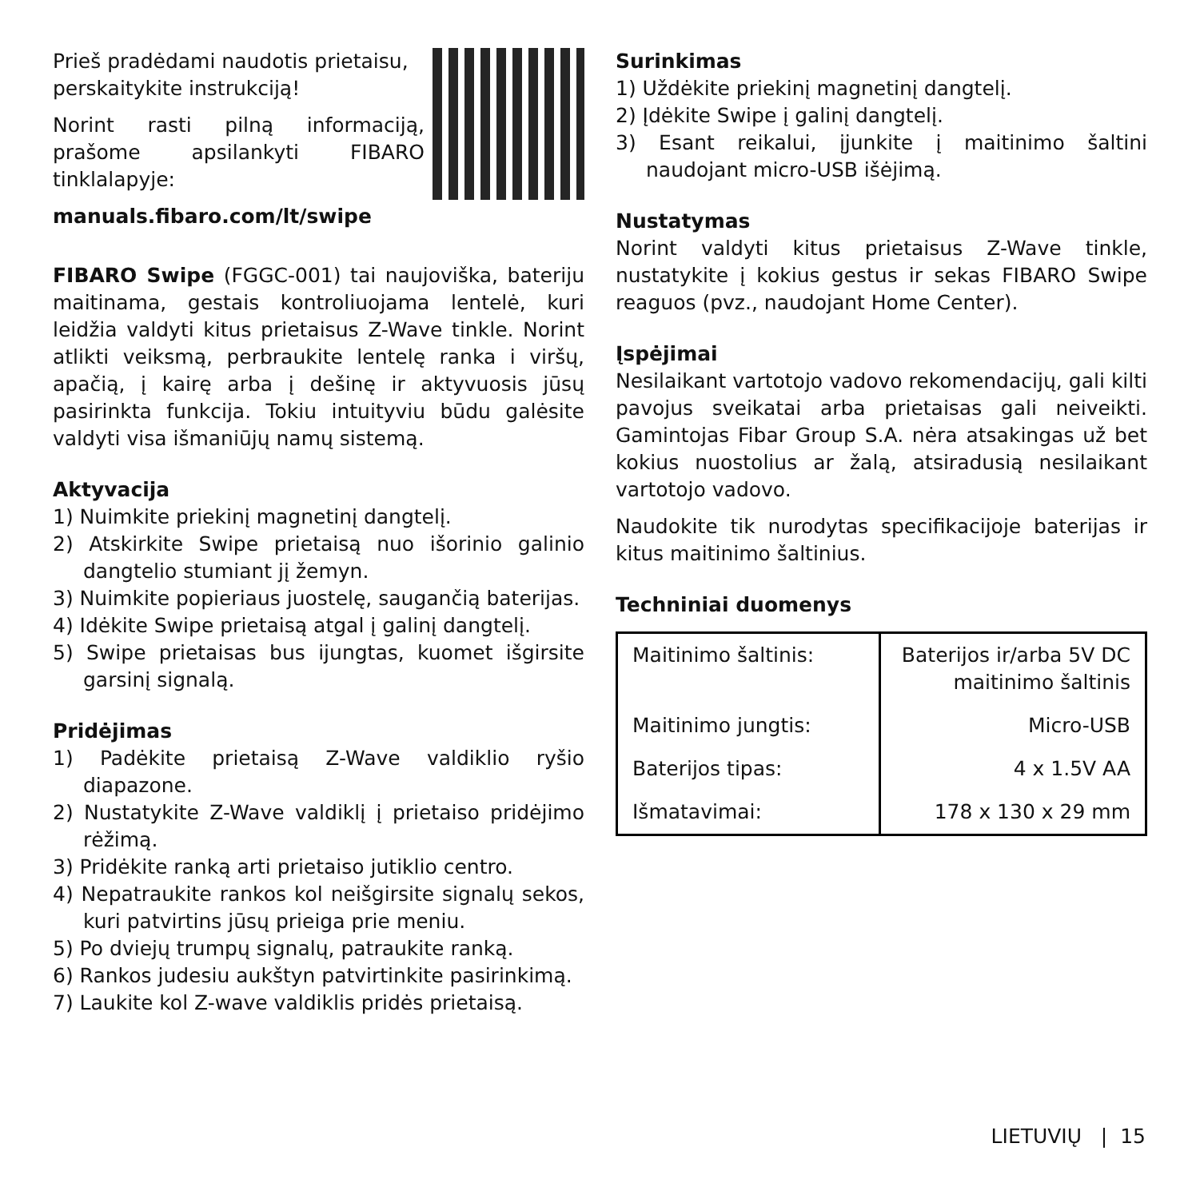Prieš pradėdami naudotis prietaisu, perskaitykite instrukciją!
Norint rasti pilną informaciją, prašome apsilankyti FIBARO tinklalapyje:
manuals.fibaro.com/lt/swipe
FIBARO Swipe (FGGC-001) tai naujoviška, bateriju maitinama, gestais kontroliuojama lentelė, kuri leidžia valdyti kitus prietaisus Z-Wave tinkle. Norint atlikti veiksmą, perbraukite lentelę ranka i viršų, apačią, į kairę arba į dešinę ir aktyvuosis jūsų pasirinkta funkcija. Tokiu intuityviu būdu galėsite valdyti visa išmaniūjų namų sistemą.
Aktyvacija
1) Nuimkite priekinį magnetinį dangtelį.
2) Atskirkite Swipe prietaisą nuo išorinio galinio dangtelio stumiant jį žemyn.
3) Nuimkite popieriaus juostelę, saugančią baterijas.
4) Idėkite Swipe prietaisą atgal į galinį dangtelį.
5) Swipe prietaisas bus ijungtas, kuomet išgirsite garsinį signalą.
Pridėjimas
1) Padėkite prietaisą Z-Wave valdiklio ryšio diapazone.
2) Nustatykite Z-Wave valdiklį į prietaiso pridėjimo rėžimą.
3) Pridėkite ranką arti prietaiso jutiklio centro.
4) Nepatraukite rankos kol neišgirsite signalų sekos, kuri patvirtins jūsų prieiga prie meniu.
5) Po dviejų trumpų signalų, patraukite ranką.
6) Rankos judesiu aukštyn patvirtinkite pasirinkimą.
7) Laukite kol Z-wave valdiklis pridės prietaisą.
Surinkimas
1) Uždėkite priekinį magnetinį dangtelį.
2) Įdėkite Swipe į galinį dangtelį.
3) Esant reikalui, įjunkite į maitinimo šaltini naudojant micro-USB išėjimą.
Nustatymas
Norint valdyti kitus prietaisus Z-Wave tinkle, nustatykite į kokius gestus ir sekas FIBARO Swipe reaguos (pvz., naudojant Home Center).
Įspėjimai
Nesilaikant vartotojo vadovo rekomendacijų, gali kilti pavojus sveikatai arba prietaisas gali neiveikti. Gamintojas Fibar Group S.A. nėra atsakingas už bet kokius nuostolius ar žalą, atsiradusią nesilaikant vartotojo vadovo.
Naudokite tik nurodytas specifikacijoje baterijas ir kitus maitinimo šaltinius.
Techniniai duomenys
| Maitinimo šaltinis: | Baterijos ir/arba 5V DC maitinimo šaltinis |
| Maitinimo jungtis: | Micro-USB |
| Baterijos tipas: | 4 x 1.5V AA |
| Išmatavimai: | 178 x 130 x 29 mm |
LIETUVIŲ | 15